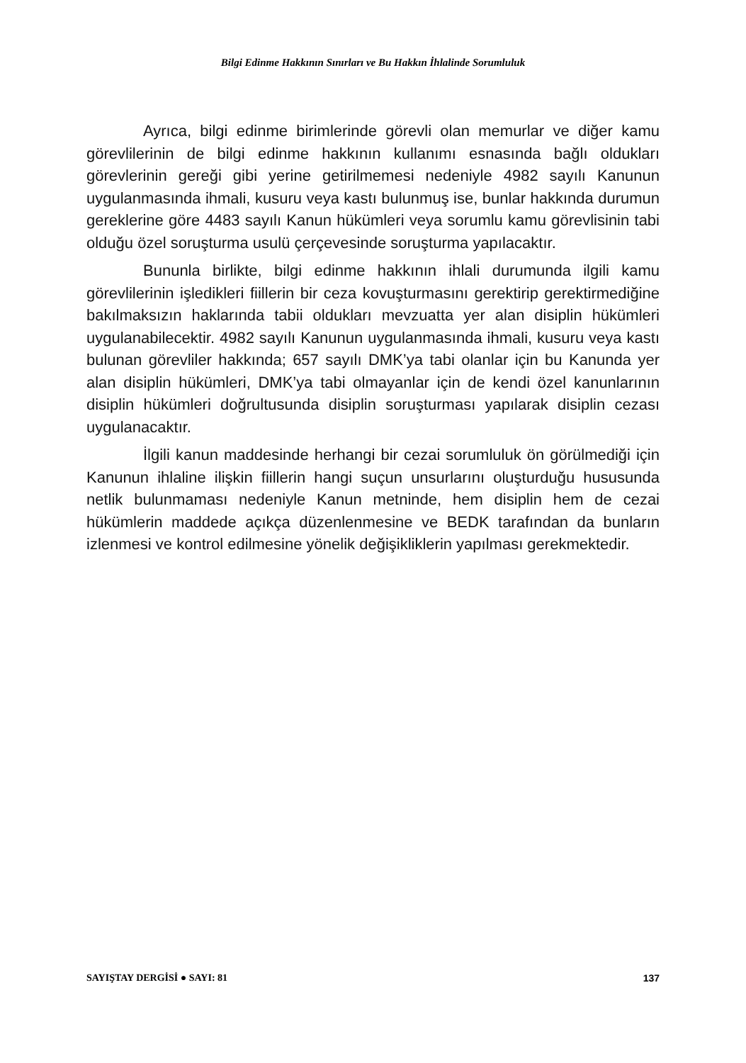Bilgi Edinme Hakkının Sınırları ve Bu Hakkın İhlalinde Sorumluluk
Ayrıca, bilgi edinme birimlerinde görevli olan memurlar ve diğer kamu görevlilerinin de bilgi edinme hakkının kullanımı esnasında bağlı oldukları görevlerinin gereği gibi yerine getirilmemesi nedeniyle 4982 sayılı Kanunun uygulanmasında ihmali, kusuru veya kastı bulunmuş ise, bunlar hakkında durumun gereklerine göre 4483 sayılı Kanun hükümleri veya sorumlu kamu görevlisinin tabi olduğu özel soruşturma usulü çerçevesinde soruşturma yapılacaktır.
Bununla birlikte, bilgi edinme hakkının ihlali durumunda ilgili kamu görevlilerinin işledikleri fiillerin bir ceza kovuşturmasını gerektirip gerektirmediğine bakılmaksızın haklarında tabii oldukları mevzuatta yer alan disiplin hükümleri uygulanabilecektir. 4982 sayılı Kanunun uygulanmasında ihmali, kusuru veya kastı bulunan görevliler hakkında; 657 sayılı DMK’ya tabi olanlar için bu Kanunda yer alan disiplin hükümleri, DMK’ya tabi olmayanlar için de kendi özel kanunlarının disiplin hükümleri doğrultusunda disiplin soruşturması yapılarak disiplin cezası uygulanacaktır.
İlgili kanun maddesinde herhangi bir cezai sorumluluk ön görülmediği için Kanunun ihlaline ilişkin fiillerin hangi suçun unsurlarını oluşturduğu hususunda netlik bulunmaması nedeniyle Kanun metninde, hem disiplin hem de cezai hükümlerin maddede açıkça düzenlenmesine ve BEDK tarafından da bunların izlenmesi ve kontrol edilmesine yönelik değişikliklerin yapılması gerekmektedir.
SAYIŞTAY DERGİSİ ● SAYI: 81 137